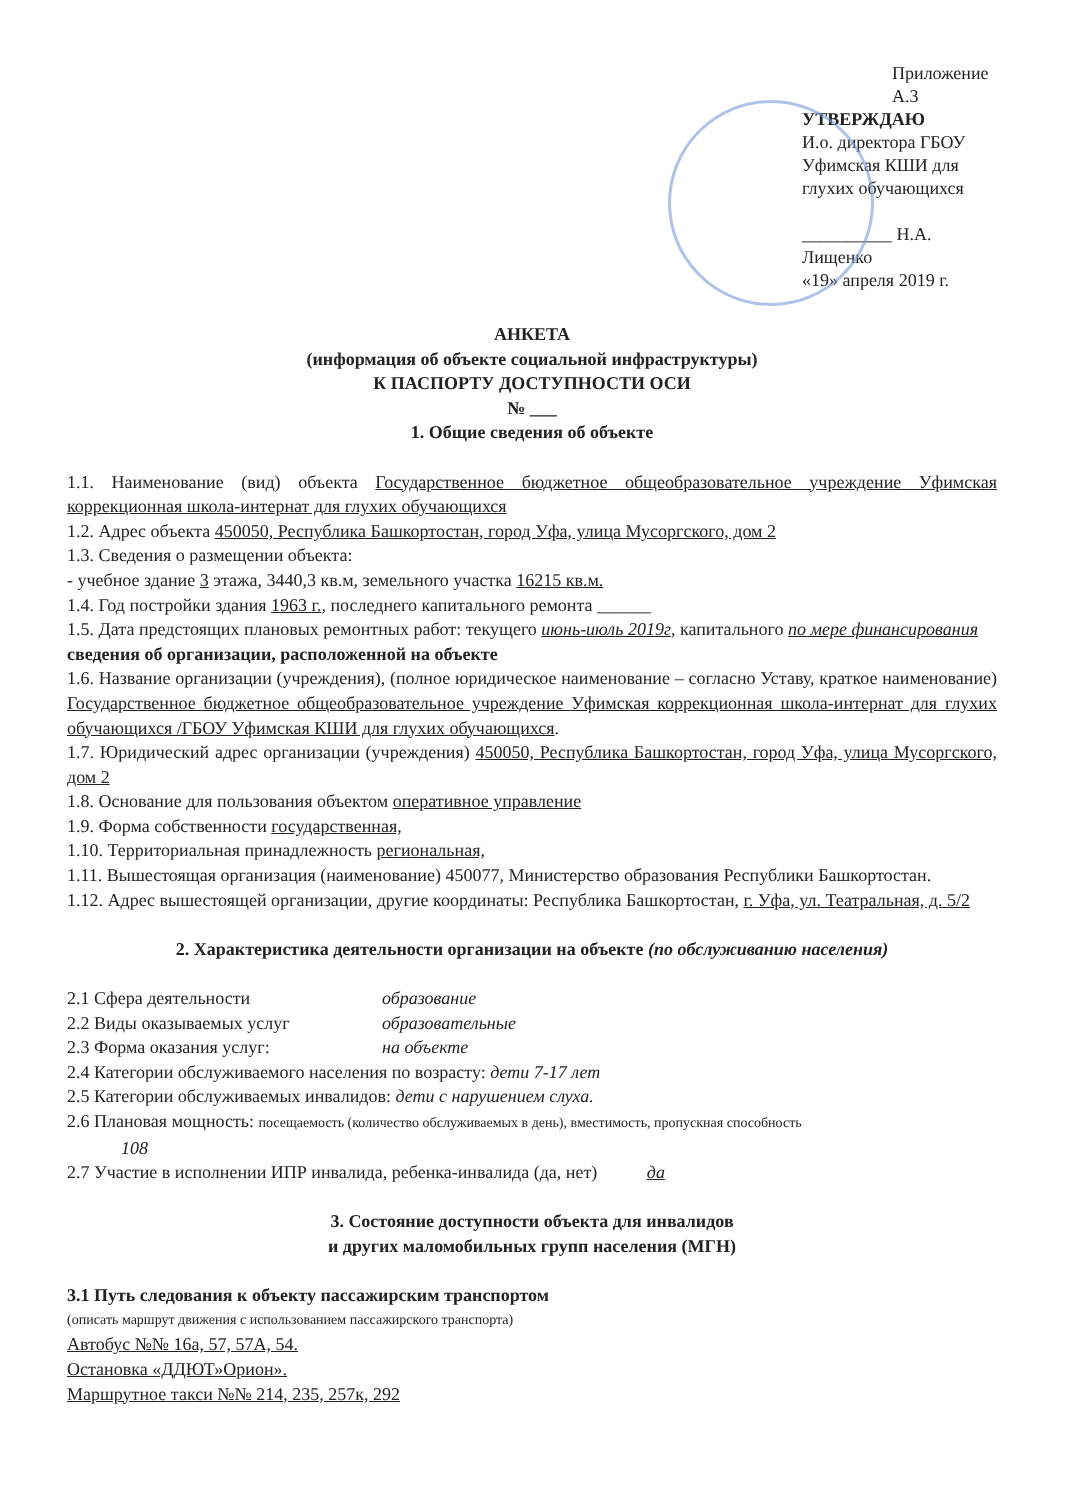Приложение А.3
УТВЕРЖДАЮ
И.о. директора ГБОУ
Уфимская КШИ для
глухих обучающихся
__________ Н.А. Лищенко
«19» апреля 2019 г.
АНКЕТА
(информация об объекте социальной инфраструктуры)
К ПАСПОРТУ ДОСТУПНОСТИ ОСИ
№ ___
1. Общие сведения об объекте
1.1. Наименование (вид) объекта Государственное бюджетное общеобразовательное учреждение Уфимская коррекционная школа-интернат для глухих обучающихся
1.2. Адрес объекта 450050, Республика Башкортостан, город Уфа, улица Мусоргского, дом 2
1.3. Сведения о размещении объекта:
- учебное здание 3 этажа, 3440,3 кв.м, земельного участка 16215 кв.м.
1.4. Год постройки здания 1963 г., последнего капитального ремонта ______
1.5. Дата предстоящих плановых ремонтных работ: текущего июнь-июль 2019г, капитального по мере финансирования
сведения об организации, расположенной на объекте
1.6. Название организации (учреждения), (полное юридическое наименование – согласно Уставу, краткое наименование) Государственное бюджетное общеобразовательное учреждение Уфимская коррекционная школа-интернат для глухих обучающихся /ГБОУ Уфимская КШИ для глухих обучающихся.
1.7. Юридический адрес организации (учреждения) 450050, Республика Башкортостан, город Уфа, улица Мусоргского, дом 2
1.8. Основание для пользования объектом оперативное управление
1.9. Форма собственности государственная,
1.10. Территориальная принадлежность региональная,
1.11. Вышестоящая организация (наименование) 450077, Министерство образования Республики Башкортостан.
1.12. Адрес вышестоящей организации, другие координаты: Республика Башкортостан, г. Уфа, ул. Театральная, д. 5/2
2. Характеристика деятельности организации на объекте (по обслуживанию населения)
2.1 Сфера деятельности образование
2.2 Виды оказываемых услуг образовательные
2.3 Форма оказания услуг: на объекте
2.4 Категории обслуживаемого населения по возрасту: дети 7-17 лет
2.5 Категории обслуживаемых инвалидов: дети с нарушением слуха.
2.6 Плановая мощность: посещаемость (количество обслуживаемых в день), вместимость, пропускная способность
108
2.7 Участие в исполнении ИПР инвалида, ребенка-инвалида (да, нет) да
3. Состояние доступности объекта для инвалидов
и других маломобильных групп населения (МГН)
3.1 Путь следования к объекту пассажирским транспортом
(описать маршрут движения с использованием пассажирского транспорта)
Автобус №№ 16а, 57, 57А, 54.
Остановка «ДДЮТ»Орион».
Маршрутное такси №№ 214, 235, 257к, 292